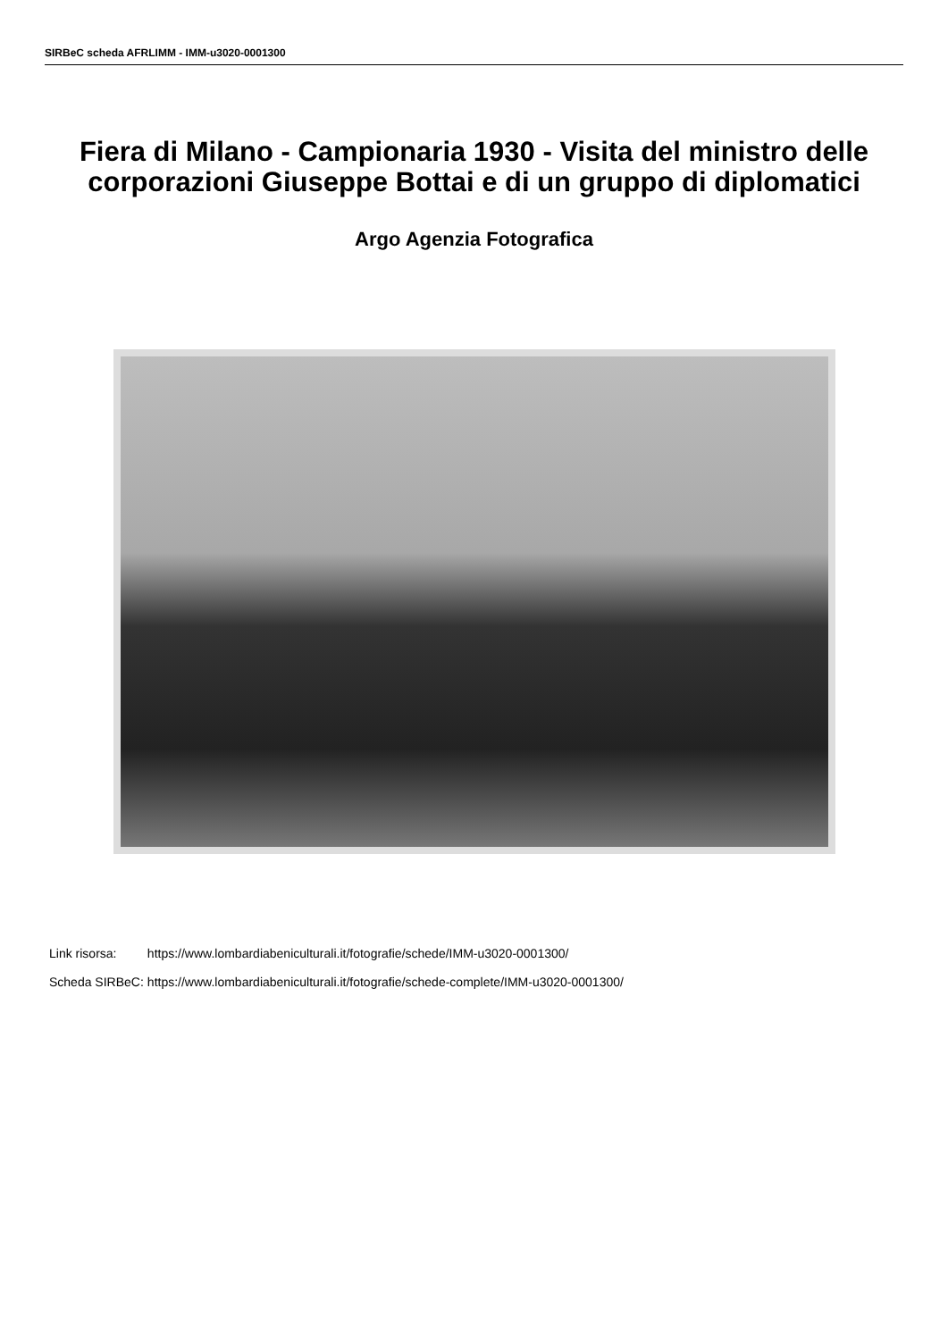SIRBeC scheda AFRLIMM - IMM-u3020-0001300
Fiera di Milano - Campionaria 1930 - Visita del ministro delle corporazioni Giuseppe Bottai e di un gruppo di diplomatici
Argo Agenzia Fotografica
| Link risorsa: | https://www.lombardiabeniculturali.it/fotografie/schede/IMM-u3020-0001300/ |
| Scheda SIRBeC: | https://www.lombardiabeniculturali.it/fotografie/schede-complete/IMM-u3020-0001300/ |